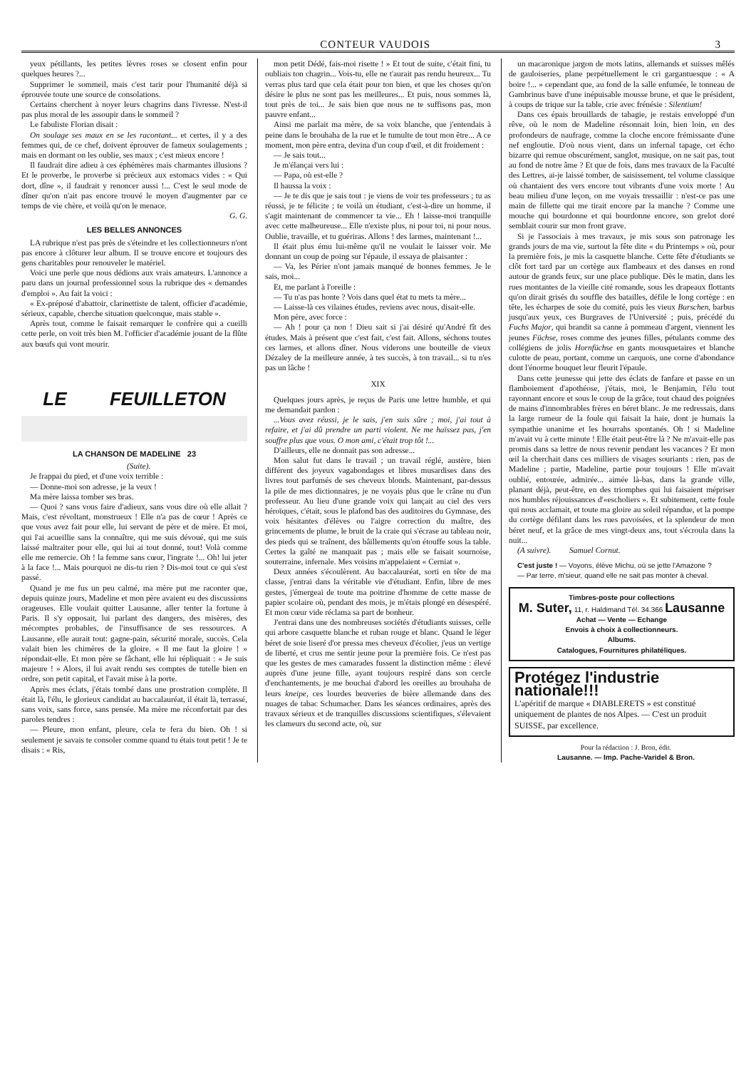CONTEUR VAUDOIS 3
yeux pétillants, les petites lèvres roses se closent enfin pour quelques heures ?...
Supprimer le sommeil, mais c'est tarir pour l'humanité déjà si éprouvée toute une source de consolations.
Certains cherchent à noyer leurs chagrins dans l'ivresse. N'est-il pas plus moral de les assoupir dans le sommeil ?
Le fabuliste Florian disait :
On soulage ses maux en se les racontant... et certes, il y a des femmes qui, de ce chef, doivent éprouver de fameux soulagements ; mais en dormant on les oublie, ses maux ; c'est mieux encore !
Il faudrait dire adieu à ces éphémères mais charmantes illusions ? Et le proverbe, le proverbe si précieux aux estomacs vides : « Qui dort, dîne », il faudrait y renoncer aussi !... C'est le seul mode de dîner qu'on n'ait pas encore trouvé le moyen d'augmenter par ce temps de vie chère, et voilà qu'on le menace.
G. G.
LES BELLES ANNONCES
LA rubrique n'est pas près de s'éteindre et les collectionneurs n'ont pas encore à clôturer leur album. Il se trouve encore et toujours des gens charitables pour renouveler le matériel.
Voici une perle que nous dédions aux vrais amateurs. L'annonce a paru dans un journal professionnel sous la rubrique des « demandes d'emploi ». Au fait la voici :
« Ex-préposé d'abattoir, clarinettiste de talent, officier d'académie, sérieux, capable, cherche situation quelconque, mais stable ».
Après tout, comme le faisait remarquer le confrère qui a cueilli cette perle, on voit très bien M. l'officier d'académie jouant de la flûte aux bœufs qui vont mourir.
LE FEUILLETON
LA CHANSON DE MADELINE 23
(Suite).
Je frappai du pied, et d'une voix terrible :
— Donne-moi son adresse, je la veux !
Ma mère laissa tomber ses bras.
— Quoi ? sans vous faire d'adieux, sans vous dire où elle allait ? Mais, c'est révoltant, monstrueux ! Elle n'a pas de cœur ! Après ce que vous avez fait pour elle, lui servant de père et de mère. Et moi, qui l'ai acueillie sans la connaître, qui me suis dévoué, qui me suis laissé maltraiter pour elle, qui lui ai tout donné, tout! Volà comme elle me remercie. Oh ! la femme sans cœur, l'ingrate !... Oh! lui jeter à la face !... Mais pourquoi ne dis-tu rien ? Dis-moi tout ce qui s'est passé.
Quand je me fus un peu calmé, ma mère put me raconter que, depuis quinze jours, Madeline et mon père avaient eu des discussions orageuses. Elle voulait quitter Lausanne, aller tenter la fortune à Paris. Il s'y opposait, lui parlant des dangers, des misères, des mécomptes probables, de l'insuffisance de ses ressources. A Lausanne, elle aurait tout: gagne-pain, sécurité morale, succès. Cela valait bien les chimères de la gloire. « Il me faut la gloire ! » répondait-elle. Et mon père se fâchant, elle lui répliquait : « Je suis majeure ! » Alors, il lui avait rendu ses comptes de tutelle bien en ordre, son petit capital, et l'avait mise à la porte.
Après mes éclats, j'étais tombé dans une prostration complète. Il était là, l'élu, le glorieux candidat au baccalauréat, il était là, terrassé, sans voix, sans force, sans pensée. Ma mère me réconfortait par des paroles tendres :
— Pleure, mon enfant, pleure, cela te fera du bien. Oh ! si seulement je savais te consoler comme quand tu étais tout petit ! Je te disais : « Ris,
mon petit Dédé, fais-moi risette ! » Et tout de suite, c'était fini, tu oubliais ton chagrin... Vois-tu, elle ne t'aurait pas rendu heureux... Tu verras plus tard que cela était pour ton bien, et que les choses qu'on désire le plus ne sont pas les meilleures... Et puis, nous sommes là, tout près de toi... Je sais bien que nous ne te suffisons pas, mon pauvre enfant...
Ainsi me parlait ma mère, de sa voix blanche, que j'entendais à peine dans le brouhaha de la rue et le tumulte de tout mon être... A ce moment, mon père entra, devina d'un coup d'œil, et dit froidement :
— Je sais tout...
Je m'élançai vers lui :
— Papa, où est-elle ?
Il haussa la voix :
— Je te dis que je sais tout : je viens de voir tes professeurs ; tu as réussi, je te félicite ; te voilà un étudiant, c'est-à-dire un homme, il s'agit maintenant de commencer ta vie... Eh ! laisse-moi tranquille avec cette malheureuse... Elle n'existe plus, ni pour toi, ni pour nous. Oublie, travaille, et tu guériras. Allons ! des larmes, maintenant !...
Il était plus ému lui-même qu'il ne voulait le laisser voir. Me donnant un coup de poing sur l'épaule, il essaya de plaisanter :
— Va, les Périer n'ont jamais manqué de bonnes femmes. Je le sais, moi...
Et, me parlant à l'oreille :
— Tu n'as pas honte ? Vois dans quel état tu mets ta mère...
— Laisse-là ces vilaines études, reviens avec nous, disait-elle.
Mon père, avec force :
— Ah ! pour ça non ! Dieu sait si j'ai désiré qu'André fît des études. Mais à présent que c'est fait, c'est fait. Allons, séchons toutes ces larmes, et allons dîner. Nous viderons une bouteille de vieux Dézaley de la meilleure année, à tes succès, à ton travail... si tu n'es pas un lâche !
XIX
Quelques jours après, je reçus de Paris une lettre humble, et qui me demandait pardon :
...Vous avez réussi, je le sais, j'en suis sûre ; moi, j'ai tout à refaire, et j'ai dû prendre un parti violent. Ne me haïssez pas, j'en souffre plus que vous. O mon ami, c'était trop tôt !...
D'ailleurs, elle ne donnait pas son adresse...
Mon salut fut dans le travail ; un travail réglé, austère, bien différent des joyeux vagabondages et libres musardises dans des livres tout parfumés de ses cheveux blonds. Maintenant, par-dessus la pile de mes dictionnaires, je ne voyais plus que le crâne nu d'un professeur. Au lieu d'une grande voix qui lançait au ciel des vers héroïques, c'était, sous le plafond bas des auditoires du Gymnase, des voix hésitantes d'élèves ou l'aigre correction du maître, des grincements de plume, le bruit de la craie qui s'écrase au tableau noir, des pieds qui se traînent, des bâillements qu'on étouffe sous la table. Certes la gaîté ne manquait pas ; mais elle se faisait sournoise, souterraine, infernale. Mes voisins m'appelaient « Cerniat ».
Deux années s'écoulèrent. Au baccalauréat, sorti en tête de ma classe, j'entrai dans la véritable vie d'étudiant. Enfin, libre de mes gestes, j'émergeai de toute ma poitrine d'homme de cette masse de papier scolaire où, pendant des mois, je m'étais plongé en désespéré. Et mon cœur vide réclama sa part de bonheur.
J'entrai dans une des nombreuses sociétés d'étudiants suisses, celle qui arbore casquette blanche et ruban rouge et blanc. Quand le léger béret de soie liseré d'or pressa mes cheveux d'écolier, j'eus un vertige de liberté, et crus me sentir jeune pour la première fois. Ce n'est pas que les gestes de mes camarades fussent la distinction même : élevé auprès d'une jeune fille, ayant toujours respiré dans son cercle d'enchantements, je me bouchai d'abord les oreilles au brouhaha de leurs kneipe, ces lourdes beuveries de bière allemande dans des nuages de tabac Schumacher. Dans les séances ordinaires, après des travaux sérieux et de tranquilles discussions scientifiques, s'élevaient les clameurs du second acte, où, sur
un macaronique jargon de mots latins, allemands et suisses mêlés de gauloiseries, plane perpétuellement le cri gargantuesque : « A boire !... » cependant que, au fond de la salle enfumée, le tonneau de Gambrinus bave d'une inépuisable mousse brune, et que le président, à coups de trique sur la table, crie avec frénésie : Silentium!
Dans ces épais brouillards de tabagie, je restais enveloppé d'un rêve, où le nom de Madeline résonnait loin, bien loin, en des profondeurs de naufrage, comme la cloche encore frémissante d'une nef engloutie. D'où nous vient, dans un infernal tapage, cet écho bizarre qui remue obscurément, sanglot, musique, on ne sait pas, tout au fond de notre âme ? Et que de fois, dans mes travaux de la Faculté des Lettres, ai-je laissé tomber, de saisissement, tel volume classique où chantaient des vers encore tout vibrants d'une voix morte ! Au beau milieu d'une leçon, on me voyais tressaillir : n'est-ce pas une main de fillette qui me tirait encore par la manche ? Comme une mouche qui bourdonne et qui bourdonne encore, son grelot doré semblait courir sur mon front grave.
Si je l'associais à mes travaux, je mis sous son patronage les grands jours de ma vie, surtout la fête dite « du Printemps » où, pour la première fois, je mis la casquette blanche. Cette fête d'étudiants se clôt fort tard par un cortège aux flambeaux et des danses en rond autour de grands feux, sur une place publique. Dès le matin, dans les rues montantes de la vieille cité romande, sous les drapeaux flottants qu'on dirait grisés du souffle des batailles, défile le long cortège : en tête, les écharpes de soie du comité, puis les vieux Burschen, barbus jusqu'aux yeux, ces Burgraves de l'Université ; puis, précédé du Fuchs Major, qui brandit sa canne à pommeau d'argent, viennent les jeunes Füchse, roses comme des jeunes filles, pétulants comme des collégiens de jolis Hornfüchse en gants mousquetaires et blanche culotte de peau, portant, comme un carquois, une corne d'abondance dont l'énorme bouquet leur fleurit l'épaule.
Dans cette jeunesse qui jette des éclats de fanfare et passe en un flamboiement d'apothéose, j'étais, moi, le Benjamin, l'élu tout rayonnant encore et sous le coup de la grâce, tout chaud des poignées de mains d'innombrables frères en béret blanc. Je me redressais, dans la large rumeur de la foule qui faisait la haie, dont je humais la sympathie unanime et les hourrahs spontanés. Oh ! si Madeline m'avait vu à cette minute ! Elle était peut-être là ? Ne m'avait-elle pas promis dans sa lettre de nous revenir pendant les vacances ? Et mon œil la cherchait dans ces milliers de visages souriants : rien, pas de Madeline ; partie, Madeline, partie pour toujours ! Elle m'avait oublié, entourée, admirée... aimée là-bas, dans la grande ville, planant déjà, peut-être, en des triomphes qui lui faisaient mépriser nos humbles réjouissances d'«escholiers ». Et subitement, cette foule qui nous acclamait, et toute ma gloire au soleil répandue, et la pompe du cortège défilant dans les rues pavoisées, et la splendeur de mon béret neuf, et la grâce de mes vingt-deux ans, tout s'écroula dans la nuit...
(A suivre). Samuel Cornut.
C'est juste ! — Voyons, élève Michu, où se jette l'Amazone ?
— Par terre, m'sieur, quand elle ne sait pas monter à cheval.
Timbres-poste pour collections
M. Suter, 11, r. Haldimand Tél. 34.366 Lausanne
Achat — Vente — Echange
Envois à choix à collectionneurs.
Albums.
Catalogues, Fournitures philatéliques.
Protégez l'industrie nationale!!!
L'apéritif de marque « DIABLERETS » est constitué uniquement de plantes de nos Alpes. — C'est un produit SUISSE, par excellence.
Pour la rédaction : J. Bron, édit.
Lausanne. — Imp. Pache-Varidel & Bron.